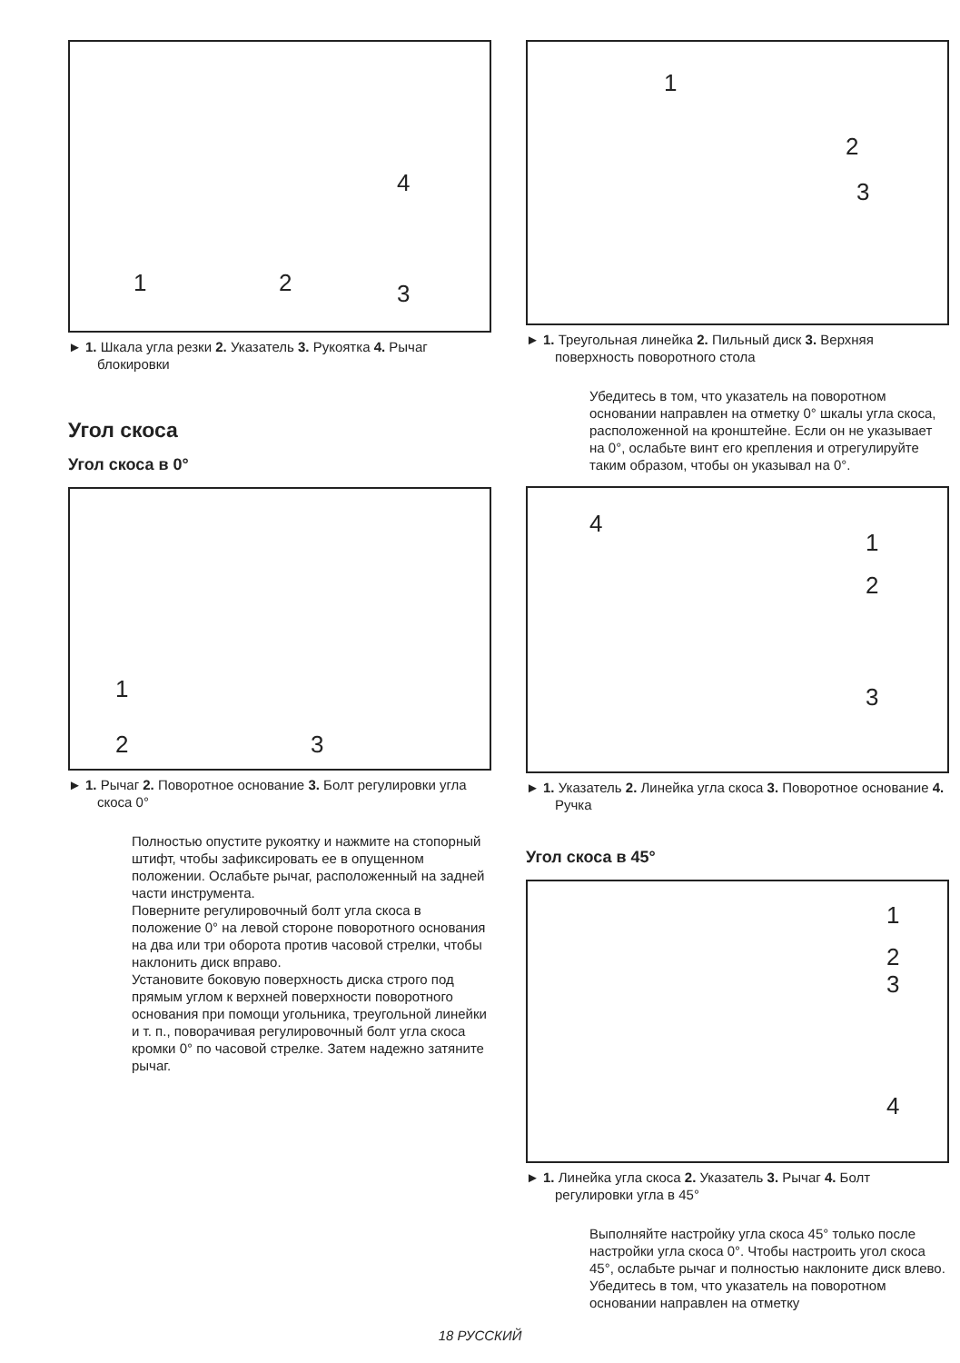1 2 3
4
► 1. Шкала угла резки 2. Указатель 3. Рукоятка 4. Рычаг блокировки
Угол скоса
Угол скоса в 0°
1
2 3
► 1. Рычаг 2. Поворотное основание 3. Болт регулировки угла скоса 0°
Полностью опустите рукоятку и нажмите на стопорный штифт, чтобы зафиксировать ее в опущенном положении. Ослабьте рычаг, расположенный на задней части инструмента.
Поверните регулировочный болт угла скоса в положение 0° на левой стороне поворотного основания на два или три оборота против часовой стрелки, чтобы наклонить диск вправо.
Установите боковую поверхность диска строго под прямым углом к верхней поверхности поворотного основания при помощи угольника, треугольной линейки и т. п., поворачивая регулировочный болт угла скоса кромки 0° по часовой стрелке. Затем надежно затяните рычаг.
1
2
3
► 1. Треугольная линейка 2. Пильный диск 3. Верхняя поверхность поворотного стола
Убедитесь в том, что указатель на поворотном основании направлен на отметку 0° шкалы угла скоса, расположенной на кронштейне. Если он не указывает на 0°, ослабьте винт его крепления и отрегулируйте таким образом, чтобы он указывал на 0°.
4
1
2
3
► 1. Указатель 2. Линейка угла скоса 3. Поворотное основание 4. Ручка
Угол скоса в 45°
1
2
3
4
► 1. Линейка угла скоса 2. Указатель 3. Рычаг 4. Болт регулировки угла в 45°
Выполняйте настройку угла скоса 45° только после настройки угла скоса 0°. Чтобы настроить угол скоса 45°, ослабьте рычаг и полностью наклоните диск влево. Убедитесь в том, что указатель на поворотном основании направлен на отметку
18 РУССКИЙ